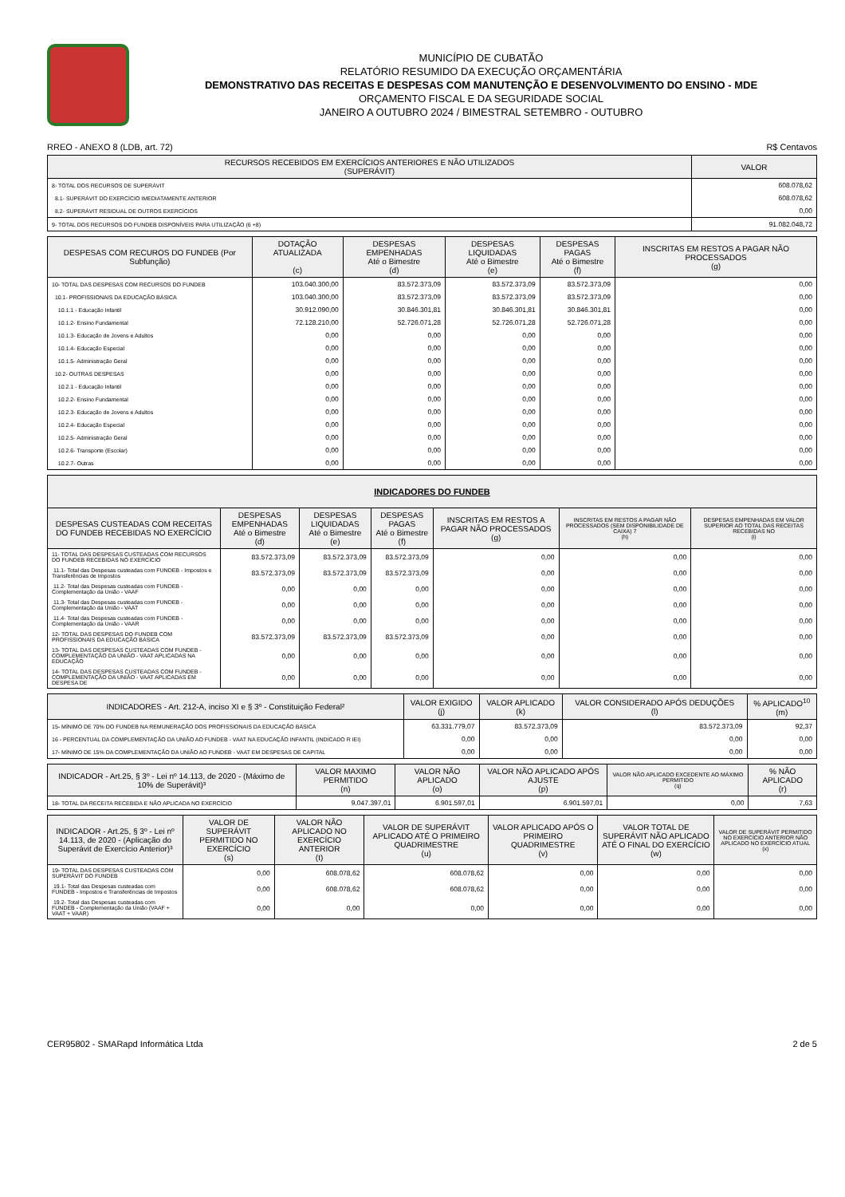MUNICÍPIO DE CUBATÃO
RELATÓRIO RESUMIDO DA EXECUÇÃO ORÇAMENTÁRIA
DEMONSTRATIVO DAS RECEITAS E DESPESAS COM MANUTENÇÃO E DESENVOLVIMENTO DO ENSINO - MDE
ORÇAMENTO FISCAL E DA SEGURIDADE SOCIAL
JANEIRO A OUTUBRO 2024 / BIMESTRAL SETEMBRO - OUTUBRO
RREO - ANEXO 8 (LDB, art. 72) R$ Centavos
| RECURSOS RECEBIDOS EM EXERCÍCIOS ANTERIORES E NÃO UTILIZADOS (SUPERÁVIT) | VALOR |
| --- | --- |
| 8- TOTAL DOS RECURSOS DE SUPERÁVIT | 608.078,62 |
| 8.1- SUPERÁVIT DO EXERCÍCIO IMEDIATAMENTE ANTERIOR | 608.078,62 |
| 8.2- SUPERÁVIT RESIDUAL DE OUTROS EXERCÍCIOS | 0,00 |
| 9- TOTAL DOS RECURSOS DO FUNDEB DISPONÍVEIS PARA UTILIZAÇÃO (6 +8) | 91.082.048,72 |
| DESPESAS COM RECUROS DO FUNDEB (Por Subfunção) | DOTAÇÃO ATUALIZADA (c) | DESPESAS EMPENHADAS Até o Bimestre (d) | DESPESAS LIQUIDADAS Até o Bimestre (e) | DESPESAS PAGAS Até o Bimestre (f) | INSCRITAS EM RESTOS A PAGAR NÃO PROCESSADOS (g) |
| --- | --- | --- | --- | --- | --- |
| 10- TOTAL DAS DESPESAS COM RECURSOS DO FUNDEB | 103.040.300,00 | 83.572.373,09 | 83.572.373,09 | 83.572.373,09 | 0,00 |
| 10.1- PROFISSIONAIS DA EDUCAÇÃO BÁSICA | 103.040.300,00 | 83.572.373,09 | 83.572.373,09 | 83.572.373,09 | 0,00 |
| 10.1.1 - Educação Infantil | 30.912.090,00 | 30.846.301,81 | 30.846.301,81 | 30.846.301,81 | 0,00 |
| 10.1.2- Ensino Fundamental | 72.128.210,00 | 52.726.071,28 | 52.726.071,28 | 52.726.071,28 | 0,00 |
| 10.1.3- Educação de Jovens e Adultos | 0,00 | 0,00 | 0,00 | 0,00 | 0,00 |
| 10.1.4- Educação Especial | 0,00 | 0,00 | 0,00 | 0,00 | 0,00 |
| 10.1.5- Administração Geral | 0,00 | 0,00 | 0,00 | 0,00 | 0,00 |
| 10.2- OUTRAS DESPESAS | 0,00 | 0,00 | 0,00 | 0,00 | 0,00 |
| 10.2.1 - Educação Infantil | 0,00 | 0,00 | 0,00 | 0,00 | 0,00 |
| 10.2.2- Ensino Fundamental | 0,00 | 0,00 | 0,00 | 0,00 | 0,00 |
| 10.2.3- Educação de Jovens e Adultos | 0,00 | 0,00 | 0,00 | 0,00 | 0,00 |
| 10.2.4- Educação Especial | 0,00 | 0,00 | 0,00 | 0,00 | 0,00 |
| 10.2.5- Administração Geral | 0,00 | 0,00 | 0,00 | 0,00 | 0,00 |
| 10.2.6- Transporte (Escolar) | 0,00 | 0,00 | 0,00 | 0,00 | 0,00 |
| 10.2.7- Outras | 0,00 | 0,00 | 0,00 | 0,00 | 0,00 |
| INDICADORES DO FUNDEB | | | | | | |
| --- | --- | --- | --- | --- | --- | --- |
| DESPESAS CUSTEADAS COM RECEITAS DO FUNDEB RECEBIDAS NO EXERCÍCIO | DESPESAS EMPENHADAS Até o Bimestre (d) | DESPESAS LIQUIDADAS Até o Bimestre (e) | DESPESAS PAGAS Até o Bimestre (f) | INSCRITAS EM RESTOS A PAGAR NÃO PROCESSADOS (g) | INSCRITAS EM RESTOS A PAGAR NÃO PROCESSADOS (SEM DISPONIBILIDADE DE CAIXA) 7 (h) | DESPESAS EMPENHADAS EM VALOR SUPERIOR AO TOTAL DAS RECEITAS RECEBIDAS NO (i) |
| 11- TOTAL DAS DESPESAS CUSTEADAS COM RECURSOS DO FUNDEB RECEBIDAS NO EXERCÍCIO | 83.572.373,09 | 83.572.373,09 | 83.572.373,09 | 0,00 | 0,00 | 0,00 |
| 11.1- Total das Despesas custeadas com FUNDEB - Impostos e Transferências de Impostos | 83.572.373,09 | 83.572.373,09 | 83.572.373,09 | 0,00 | 0,00 | 0,00 |
| 11.2- Total das Despesas custeadas com FUNDEB - Complementação da União - VAAF | 0,00 | 0,00 | 0,00 | 0,00 | 0,00 | 0,00 |
| 11.3- Total das Despesas custeadas com FUNDEB - Complementação da União - VAAT | 0,00 | 0,00 | 0,00 | 0,00 | 0,00 | 0,00 |
| 11.4- Total das Despesas custeadas com FUNDEB - Complementação da União - VAAR | 0,00 | 0,00 | 0,00 | 0,00 | 0,00 | 0,00 |
| 12- TOTAL DAS DESPESAS DO FUNDEB COM PROFISSIONAIS DA EDUCAÇÃO BÁSICA | 83.572.373,09 | 83.572.373,09 | 83.572.373,09 | 0,00 | 0,00 | 0,00 |
| 13- TOTAL DAS DESPESAS CUSTEADAS COM FUNDEB - COMPLEMENTAÇÃO DA UNIÃO - VAAT APLICADAS NA EDUCAÇÃO | 0,00 | 0,00 | 0,00 | 0,00 | 0,00 | 0,00 |
| 14- TOTAL DAS DESPESAS CUSTEADAS COM FUNDEB - COMPLEMENTAÇÃO DA UNIÃO - VAAT APLICADAS EM DESPESA DE | 0,00 | 0,00 | 0,00 | 0,00 | 0,00 | 0,00 |
| INDICADORES - Art. 212-A, inciso XI e § 3º - Constituição Federal² | VALOR EXIGIDO (j) | VALOR APLICADO (k) | VALOR CONSIDERADO APÓS DEDUÇÕES (l) | % APLICADO<sup>10</sup> (m) |
| --- | --- | --- | --- | --- |
| 15- MÍNIMO DE 70% DO FUNDEB NA REMUNERAÇÃO DOS PROFISSIONAIS DA EDUCAÇÃO BÁSICA | 63.331.779,07 | 83.572.373,09 | 83.572.373,09 | 92,37 |
| 16 - PERCENTUAL DA COMPLEMENTAÇÃO DA UNIÃO AO FUNDEB - VAAT NA EDUCAÇÃO INFANTIL (INDICADO R IEI) | 0,00 | 0,00 | 0,00 | 0,00 |
| 17- MÍNIMO DE 15% DA COMPLEMENTAÇÃO DA UNIÃO AO FUNDEB - VAAT EM DESPESAS DE CAPITAL | 0,00 | 0,00 | 0,00 | 0,00 |
| INDICADOR - Art.25, § 3º - Lei nº 14.113, de 2020 - (Máximo de 10% de Superávit)³ | VALOR MAXIMO PERMITIDO (n) | VALOR NÃO APLICADO (o) | VALOR NÃO APLICADO APÓS AJUSTE (p) | VALOR NÃO APLICADO EXCEDENTE AO MÁXIMO PERMITIDO (q) | % NÃO APLICADO (r) |
| --- | --- | --- | --- | --- | --- |
| 18- TOTAL DA RECEITA RECEBIDA E NÃO APLICADA NO EXERCÍCIO | 9.047.397,01 | 6.901.597,01 | 6.901.597,01 | 0,00 | 7,63 |
| INDICADOR - Art.25, § 3º - Lei nº 14.113, de 2020 - (Aplicação do Superávit de Exercício Anterior)³ | VALOR DE SUPERÁVIT PERMITIDO NO EXERCÍCIO (s) | VALOR NÃO APLICADO NO EXERCÍCIO ANTERIOR (t) | VALOR DE SUPERÁVIT APLICADO ATÉ O PRIMEIRO QUADRIMESTRE (u) | VALOR APLICADO APÓS O PRIMEIRO QUADRIMESTRE (v) | VALOR TOTAL DE SUPERÁVIT NÃO APLICADO ATÉ O FINAL DO EXERCÍCIO (w) | VALOR DE SUPERÁVIT PERMITIDO NO EXERCÍCIO ANTERIOR NÃO APLICADO NO EXERCÍCIO ATUAL (x) |
| --- | --- | --- | --- | --- | --- | --- |
| 19- TOTAL DAS DESPESAS CUSTEADAS COM SUPERÁVIT DO FUNDEB | 0,00 | 608.078,62 | 608.078,62 | 0,00 | 0,00 | 0,00 |
| 19.1- Total das Despesas custeadas com FUNDEB - Impostos e Transferências de Impostos | 0,00 | 608.078,62 | 608.078,62 | 0,00 | 0,00 | 0,00 |
| 19.2- Total das Despesas custeadas com FUNDEB - Complementação da União (VAAF + VAAT + VAAR) | 0,00 | 0,00 | 0,00 | 0,00 | 0,00 | 0,00 |
CER95802 - SMARapd Informática Ltda 2 de 5